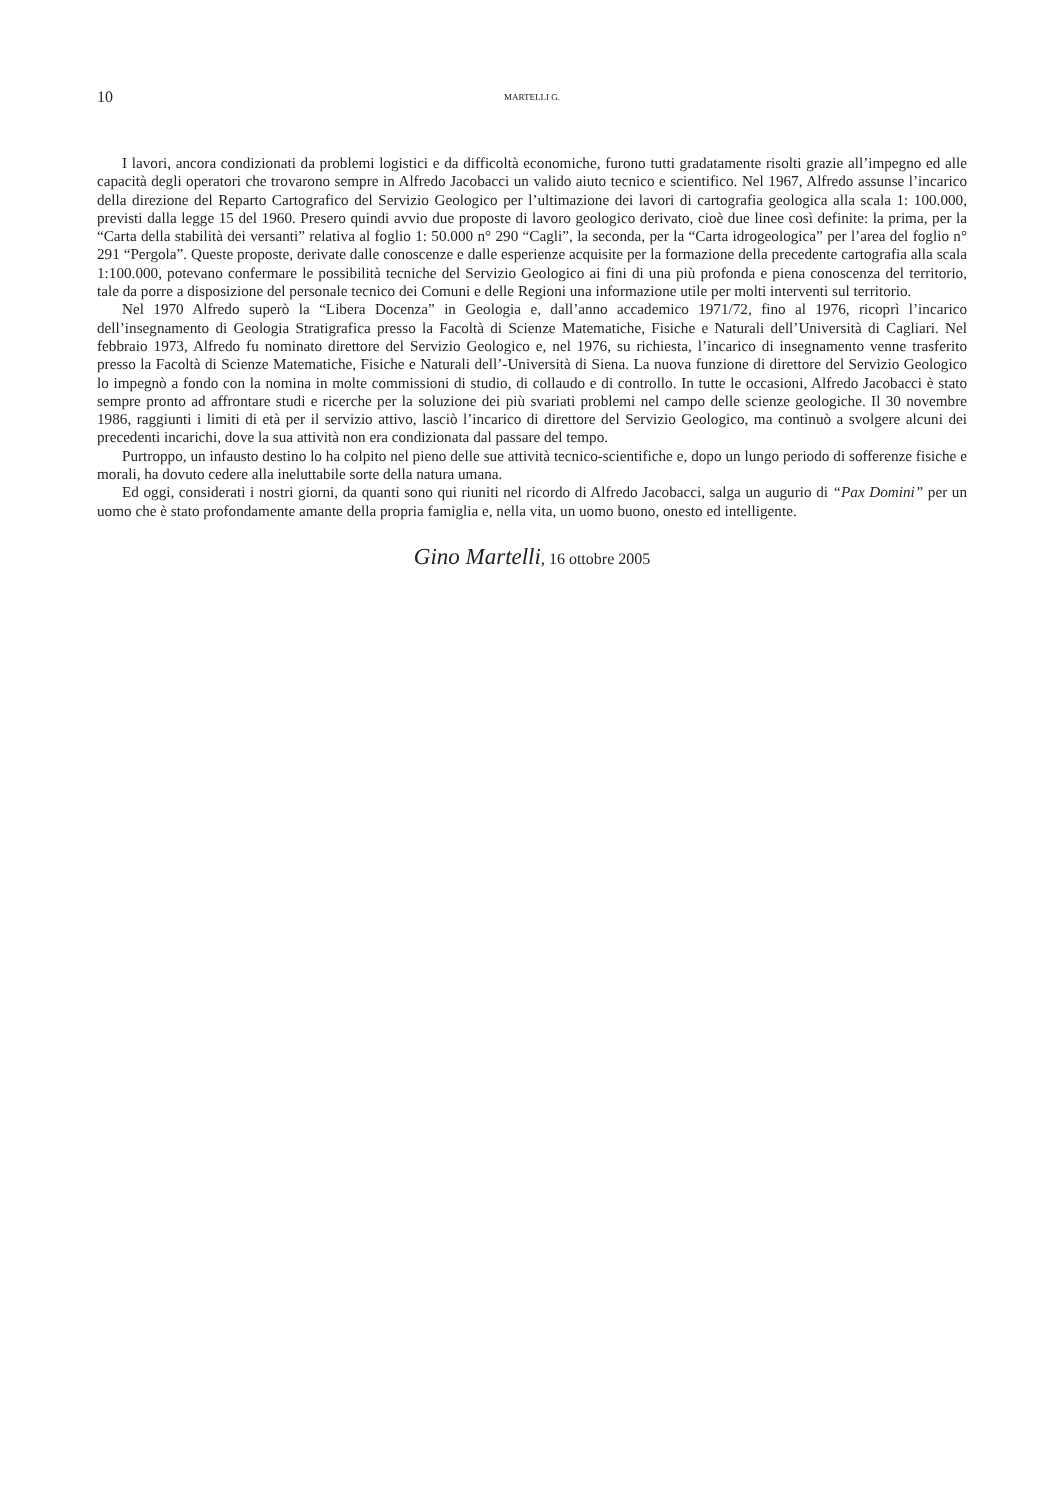10 MARTELLI G.
I lavori, ancora condizionati da problemi logistici e da difficoltà economiche, furono tutti gradatamente risolti grazie all’impegno ed alle capacità degli operatori che trovarono sempre in Alfredo Jacobacci un valido aiuto tecnico e scientifico. Nel 1967, Alfredo assunse l’incarico della direzione del Reparto Cartografico del Servizio Geologico per l’ultimazione dei lavori di cartografia geologica alla scala 1: 100.000, previsti dalla legge 15 del 1960. Presero quindi avvio due proposte di lavoro geologico derivato, cioè due linee così definite: la prima, per la “Carta della stabilità dei versanti” relativa al foglio 1: 50.000 n° 290 “Cagli”, la seconda, per la “Carta idrogeologica” per l’area del foglio n° 291 “Pergola”. Queste proposte, derivate dalle conoscenze e dalle esperienze acquisite per la formazione della precedente cartografia alla scala 1:100.000, potevano confermare le possibilità tecniche del Servizio Geologico ai fini di una più profonda e piena conoscenza del territorio, tale da porre a disposizione del personale tecnico dei Comuni e delle Regioni una informazione utile per molti interventi sul territorio.
Nel 1970 Alfredo superò la “Libera Docenza” in Geologia e, dall’anno accademico 1971/72, fino al 1976, ricoprì l’incarico dell’insegnamento di Geologia Stratigrafica presso la Facoltà di Scienze Matematiche, Fisiche e Naturali dell’Università di Cagliari. Nel febbraio 1973, Alfredo fu nominato direttore del Servizio Geologico e, nel 1976, su richiesta, l’incarico di insegnamento venne trasferito presso la Facoltà di Scienze Matematiche, Fisiche e Naturali dell’-Università di Siena. La nuova funzione di direttore del Servizio Geologico lo impegnò a fondo con la nomina in molte commissioni di studio, di collaudo e di controllo. In tutte le occasioni, Alfredo Jacobacci è stato sempre pronto ad affrontare studi e ricerche per la soluzione dei più svariati problemi nel campo delle scienze geologiche. Il 30 novembre 1986, raggiunti i limiti di età per il servizio attivo, lasciò l’incarico di direttore del Servizio Geologico, ma continuò a svolgere alcuni dei precedenti incarichi, dove la sua attività non era condizionata dal passare del tempo.
Purtroppo, un infausto destino lo ha colpito nel pieno delle sue attività tecnico-scientifiche e, dopo un lungo periodo di sofferenze fisiche e morali, ha dovuto cedere alla ineluttabile sorte della natura umana.
Ed oggi, considerati i nostri giorni, da quanti sono qui riuniti nel ricordo di Alfredo Jacobacci, salga un augurio di “Pax Domini” per un uomo che è stato profondamente amante della propria famiglia e, nella vita, un uomo buono, onesto ed intelligente.
Gino Martelli, 16 ottobre 2005